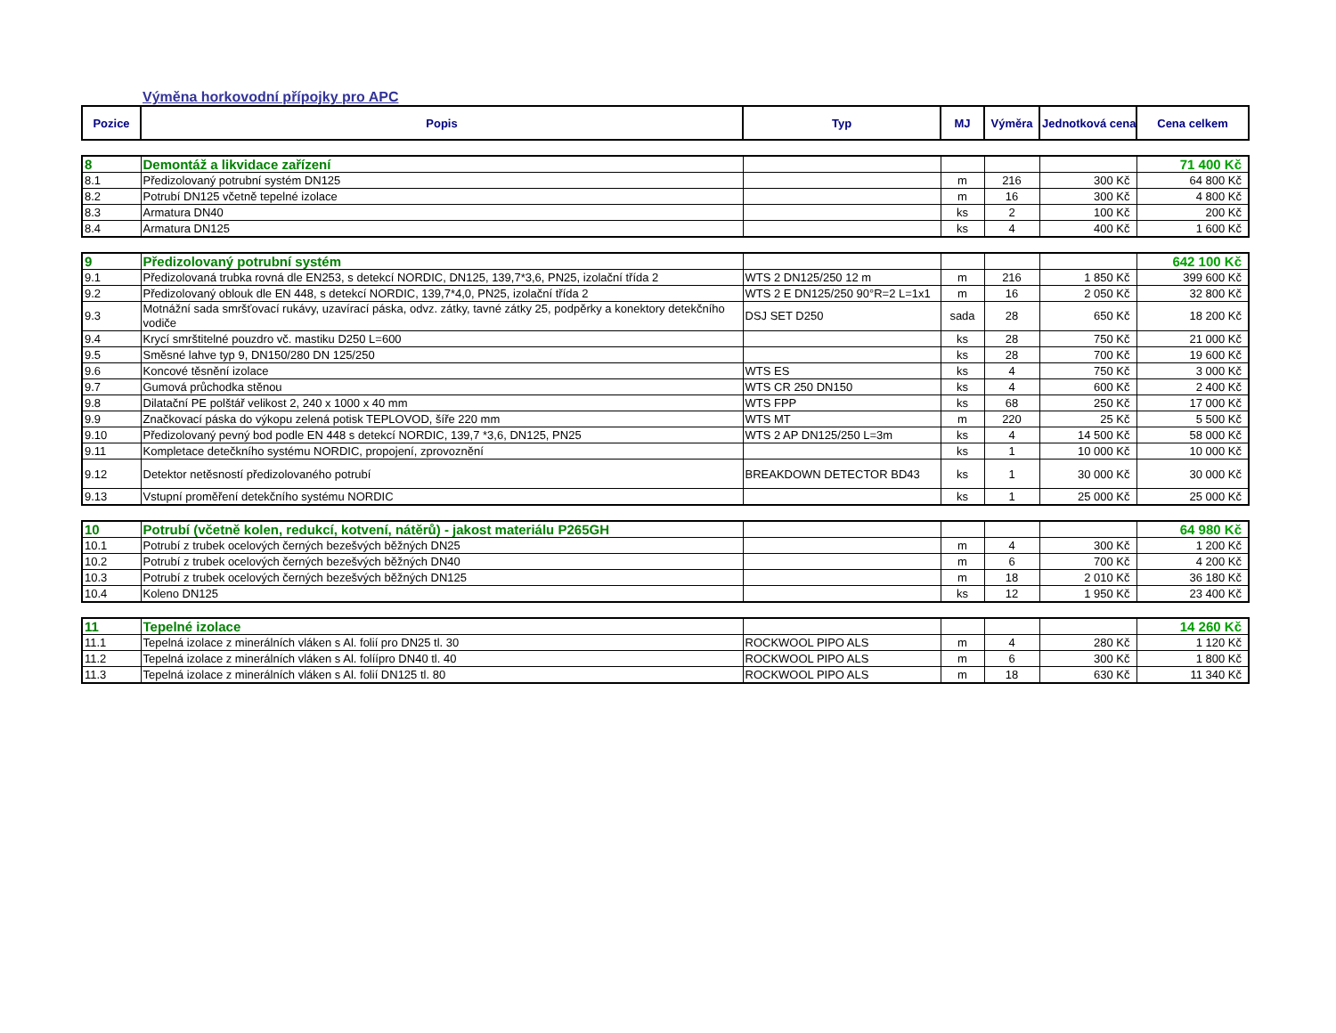Výměna horkovodní přípojky pro APC
| Pozice | Popis | Typ | MJ | Výměra | Jednotková cena | Cena celkem |
| --- | --- | --- | --- | --- | --- | --- |
| 8 | Demontáž a likvidace zařízení | | | | | 71 400 Kč |
| 8.1 | Předizolovaný potrubní systém DN125 | | m | 216 | 300 Kč | 64 800 Kč |
| 8.2 | Potrubí DN125 včetně tepelné izolace | | m | 16 | 300 Kč | 4 800 Kč |
| 8.3 | Armatura DN40 | | ks | 2 | 100 Kč | 200 Kč |
| 8.4 | Armatura DN125 | | ks | 4 | 400 Kč | 1 600 Kč |
| 9 | Předizolovaný potrubní systém | | | | | 642 100 Kč |
| 9.1 | Předizolovaná trubka rovná dle EN253, s detekcí NORDIC, DN125, 139,7*3,6, PN25, izolační třída 2 | WTS 2 DN125/250 12 m | m | 216 | 1 850 Kč | 399 600 Kč |
| 9.2 | Předizolovaný oblouk dle EN 448, s detekcí NORDIC, 139,7*4,0, PN25, izolační třída 2 | WTS 2 E DN125/250 90°R=2 L=1x1 | m | 16 | 2 050 Kč | 32 800 Kč |
| 9.3 | Motnážní sada smršťovací rukávy, uzavírací páska, odvz. zátky, tavné zátky 25, podpěrky a konektory detekčního vodiče | DSJ SET D250 | sada | 28 | 650 Kč | 18 200 Kč |
| 9.4 | Krycí smrštitelné pouzdro vč. mastiku D250 L=600 | | ks | 28 | 750 Kč | 21 000 Kč |
| 9.5 | Směsné lahve typ 9, DN150/280 DN 125/250 | | ks | 28 | 700 Kč | 19 600 Kč |
| 9.6 | Koncové těsnění izolace | WTS ES | ks | 4 | 750 Kč | 3 000 Kč |
| 9.7 | Gumová průchodka stěnou | WTS CR 250 DN150 | ks | 4 | 600 Kč | 2 400 Kč |
| 9.8 | Dilatační PE polštář velikost 2, 240 x 1000 x 40 mm | WTS FPP | ks | 68 | 250 Kč | 17 000 Kč |
| 9.9 | Značkovací páska do výkopu zelená potisk TEPLOVOD, šíře 220 mm | WTS MT | m | 220 | 25 Kč | 5 500 Kč |
| 9.10 | Předizolovaný pevný bod podle EN 448 s detekcí NORDIC, 139,7 *3,6, DN125, PN25 | WTS 2 AP DN125/250 L=3m | ks | 4 | 14 500 Kč | 58 000 Kč |
| 9.11 | Kompletace detečkního systému NORDIC, propojení, zprovoznění | | ks | 1 | 10 000 Kč | 10 000 Kč |
| 9.12 | Detektor netěsností předizolovaného potrubí | BREAKDOWN DETECTOR BD43 | ks | 1 | 30 000 Kč | 30 000 Kč |
| 9.13 | Vstupní proměření detekčního systému NORDIC | | ks | 1 | 25 000 Kč | 25 000 Kč |
| 10 | Potrubí (včetně kolen, redukcí, kotvení, nátěrů) - jakost materiálu P265GH | | | | | 64 980 Kč |
| 10.1 | Potrubí z trubek ocelových černých bezešvých běžných DN25 | | m | 4 | 300 Kč | 1 200 Kč |
| 10.2 | Potrubí z trubek ocelových černých bezešvých běžných DN40 | | m | 6 | 700 Kč | 4 200 Kč |
| 10.3 | Potrubí z trubek ocelových černých bezešvých běžných DN125 | | m | 18 | 2 010 Kč | 36 180 Kč |
| 10.4 | Koleno DN125 | | ks | 12 | 1 950 Kč | 23 400 Kč |
| 11 | Tepelné izolace | | | | | 14 260 Kč |
| 11.1 | Tepelná izolace z minerálních vláken s Al. folií pro DN25 tl. 30 | ROCKWOOL PIPO ALS | m | 4 | 280 Kč | 1 120 Kč |
| 11.2 | Tepelná izolace z minerálních vláken s Al. folíípro DN40 tl. 40 | ROCKWOOL PIPO ALS | m | 6 | 300 Kč | 1 800 Kč |
| 11.3 | Tepelná izolace z minerálních vláken s Al. folií DN125 tl. 80 | ROCKWOOL PIPO ALS | m | 18 | 630 Kč | 11 340 Kč |